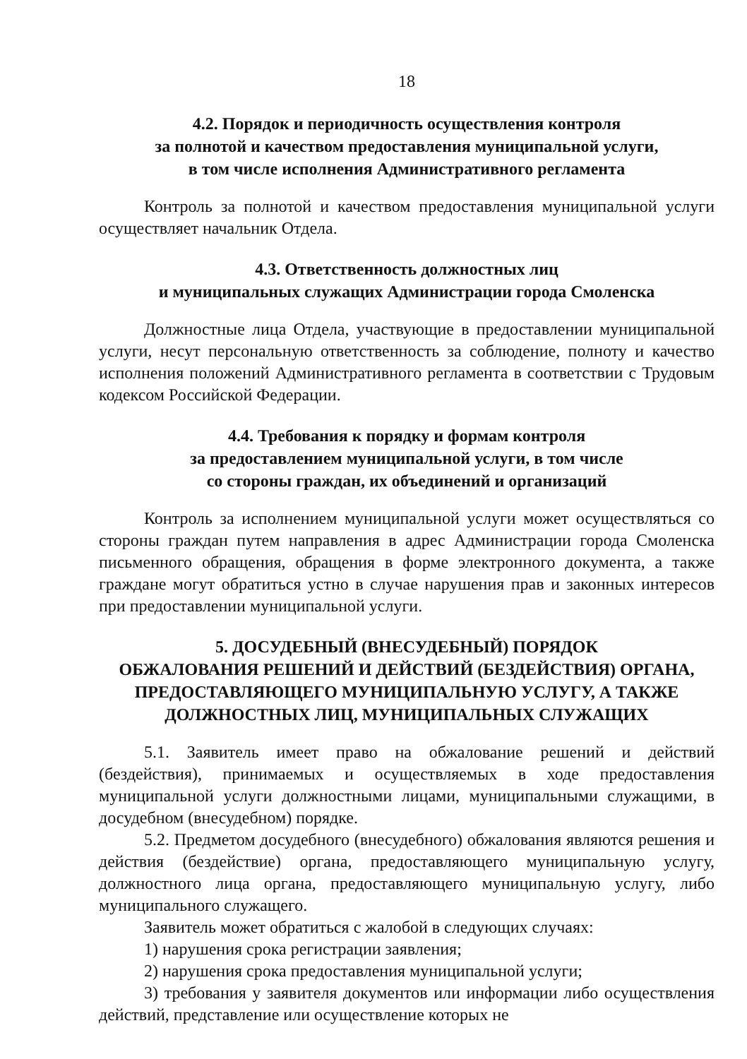18
4.2. Порядок и периодичность осуществления контроля
за полнотой и качеством предоставления муниципальной услуги,
в том числе исполнения Административного регламента
Контроль за полнотой и качеством предоставления муниципальной услуги осуществляет начальник Отдела.
4.3. Ответственность должностных лиц
и муниципальных служащих Администрации города Смоленска
Должностные лица Отдела, участвующие в предоставлении муниципальной услуги, несут персональную ответственность за соблюдение, полноту и качество исполнения положений Административного регламента в соответствии с Трудовым кодексом Российской Федерации.
4.4. Требования к порядку и формам контроля
за предоставлением муниципальной услуги, в том числе
со стороны граждан, их объединений и организаций
Контроль за исполнением муниципальной услуги может осуществляться со стороны граждан путем направления в адрес Администрации города Смоленска письменного обращения, обращения в форме электронного документа, а также граждане могут обратиться устно в случае нарушения прав и законных интересов при предоставлении муниципальной услуги.
5. ДОСУДЕБНЫЙ (ВНЕСУДЕБНЫЙ) ПОРЯДОК
ОБЖАЛОВАНИЯ РЕШЕНИЙ И ДЕЙСТВИЙ (БЕЗДЕЙСТВИЯ) ОРГАНА,
ПРЕДОСТАВЛЯЮЩЕГО МУНИЦИПАЛЬНУЮ УСЛУГУ, А ТАКЖЕ
ДОЛЖНОСТНЫХ ЛИЦ, МУНИЦИПАЛЬНЫХ СЛУЖАЩИХ
5.1. Заявитель имеет право на обжалование решений и действий (бездействия), принимаемых и осуществляемых в ходе предоставления муниципальной услуги должностными лицами, муниципальными служащими, в досудебном (внесудебном) порядке.
5.2. Предметом досудебного (внесудебного) обжалования являются решения и действия (бездействие) органа, предоставляющего муниципальную услугу, должностного лица органа, предоставляющего муниципальную услугу, либо муниципального служащего.
Заявитель может обратиться с жалобой в следующих случаях:
1) нарушения срока регистрации заявления;
2) нарушения срока предоставления муниципальной услуги;
3) требования у заявителя документов или информации либо осуществления действий, представление или осуществление которых не